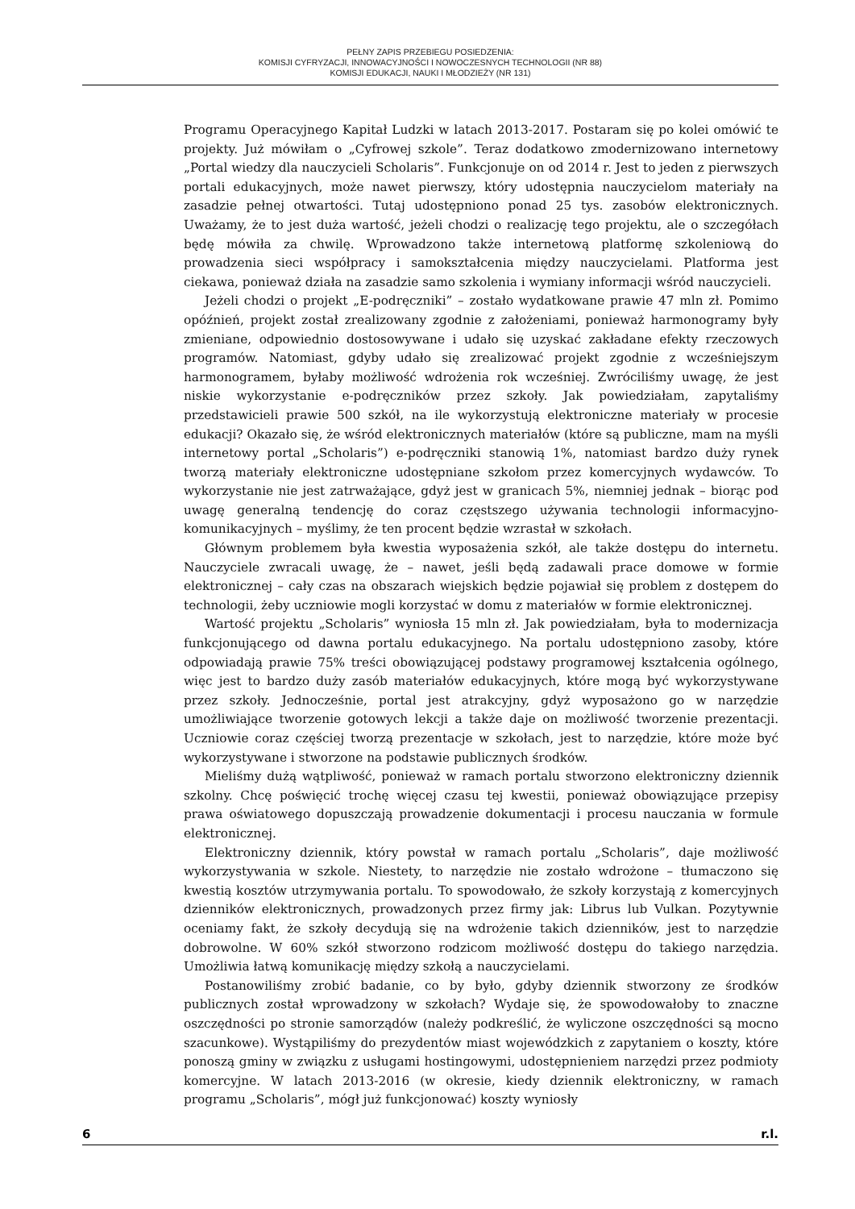PEŁNY ZAPIS PRZEBIEGU POSIEDZENIA:
KOMISJI CYFRYZACJI, INNOWACYJNOŚCI I NOWOCZESNYCH TECHNOLOGII (NR 88)
KOMISJI EDUKACJI, NAUKI I MŁODZIEŻY (NR 131)
Programu Operacyjnego Kapitał Ludzki w latach 2013-2017. Postaram się po kolei omówić te projekty. Już mówiłam o „Cyfrowej szkole”. Teraz dodatkowo zmodernizowano internetowy „Portal wiedzy dla nauczycieli Scholaris”. Funkcjonuje on od 2014 r. Jest to jeden z pierwszych portali edukacyjnych, może nawet pierwszy, który udostępnia nauczycielom materiały na zasadzie pełnej otwartości. Tutaj udostępniono ponad 25 tys. zasobów elektronicznych. Uważamy, że to jest duża wartość, jeżeli chodzi o realizację tego projektu, ale o szczegółach będę mówiła za chwilę. Wprowadzono także internetową platformę szkoleniową do prowadzenia sieci współpracy i samokształcenia między nauczycielami. Platforma jest ciekawa, ponieważ działa na zasadzie samo szkolenia i wymiany informacji wśród nauczycieli.
Jeżeli chodzi o projekt „E-podręczniki” – zostało wydatkowane prawie 47 mln zł. Pomimo opóźnień, projekt został zrealizowany zgodnie z założeniami, ponieważ harmonogramy były zmieniane, odpowiednio dostosowywane i udało się uzyskać zakładane efekty rzeczowych programów. Natomiast, gdyby udało się zrealizować projekt zgodnie z wcześniejszym harmonogramem, byłaby możliwość wdrożenia rok wcześniej. Zwróciliśmy uwagę, że jest niskie wykorzystanie e-podręczników przez szkoły. Jak powiedziałam, zapytaliśmy przedstawicieli prawie 500 szkół, na ile wykorzystują elektroniczne materiały w procesie edukacji? Okazało się, że wśród elektronicznych materiałów (które są publiczne, mam na myśli internetowy portal „Scholaris”) e-podręczniki stanowią 1%, natomiast bardzo duży rynek tworzą materiały elektroniczne udostępniane szkołom przez komercyjnych wydawców. To wykorzystanie nie jest zatrważające, gdyż jest w granicach 5%, niemniej jednak – biorąc pod uwagę generalną tendencję do coraz częstszego używania technologii informacyjno-komunikacyjnych – myślimy, że ten procent będzie wzrastał w szkołach.
Głównym problemem była kwestia wyposażenia szkół, ale także dostępu do internetu. Nauczyciele zwracali uwagę, że – nawet, jeśli będą zadawali prace domowe w formie elektronicznej – cały czas na obszarach wiejskich będzie pojawiał się problem z dostępem do technologii, żeby uczniowie mogli korzystać w domu z materiałów w formie elektronicznej.
Wartość projektu „Scholaris” wyniosła 15 mln zł. Jak powiedziałam, była to modernizacja funkcjonującego od dawna portalu edukacyjnego. Na portalu udostępniono zasoby, które odpowiadają prawie 75% treści obowiązującej podstawy programowej kształcenia ogólnego, więc jest to bardzo duży zasób materiałów edukacyjnych, które mogą być wykorzystywane przez szkoły. Jednocześnie, portal jest atrakcyjny, gdyż wyposażono go w narzędzie umożliwiające tworzenie gotowych lekcji a także daje on możliwość tworzenie prezentacji. Uczniowie coraz częściej tworzą prezentacje w szkołach, jest to narzędzie, które może być wykorzystywane i stworzone na podstawie publicznych środków.
Mieliśmy dużą wątpliwość, ponieważ w ramach portalu stworzono elektroniczny dziennik szkolny. Chcę poświęcić trochę więcej czasu tej kwestii, ponieważ obowiązujące przepisy prawa oświatowego dopuszczają prowadzenie dokumentacji i procesu nauczania w formule elektronicznej.
Elektroniczny dziennik, który powstał w ramach portalu „Scholaris”, daje możliwość wykorzystywania w szkole. Niestety, to narzędzie nie zostało wdrożone – tłumaczono się kwestią kosztów utrzymywania portalu. To spowodowało, że szkoły korzystają z komercyjnych dzienników elektronicznych, prowadzonych przez firmy jak: Librus lub Vulkan. Pozytywnie oceniamy fakt, że szkoły decydują się na wdrożenie takich dzienników, jest to narzędzie dobrowolne. W 60% szkół stworzono rodzicom możliwość dostępu do takiego narzędzia. Umożliwia łatwą komunikację między szkołą a nauczycielami.
Postanowiliśmy zrobić badanie, co by było, gdyby dziennik stworzony ze środków publicznych został wprowadzony w szkołach? Wydaje się, że spowodowałoby to znaczne oszczędności po stronie samorządów (należy podkreślić, że wyliczone oszczędności są mocno szacunkowe). Wystąpiliśmy do prezydentów miast wojewódzkich z zapytaniem o koszty, które ponoszą gminy w związku z usługami hostingowymi, udostępnieniem narzędzi przez podmioty komercyjne. W latach 2013-2016 (w okresie, kiedy dziennik elektroniczny, w ramach programu „Scholaris”, mógł już funkcjonować) koszty wyniosły
6 r.l.